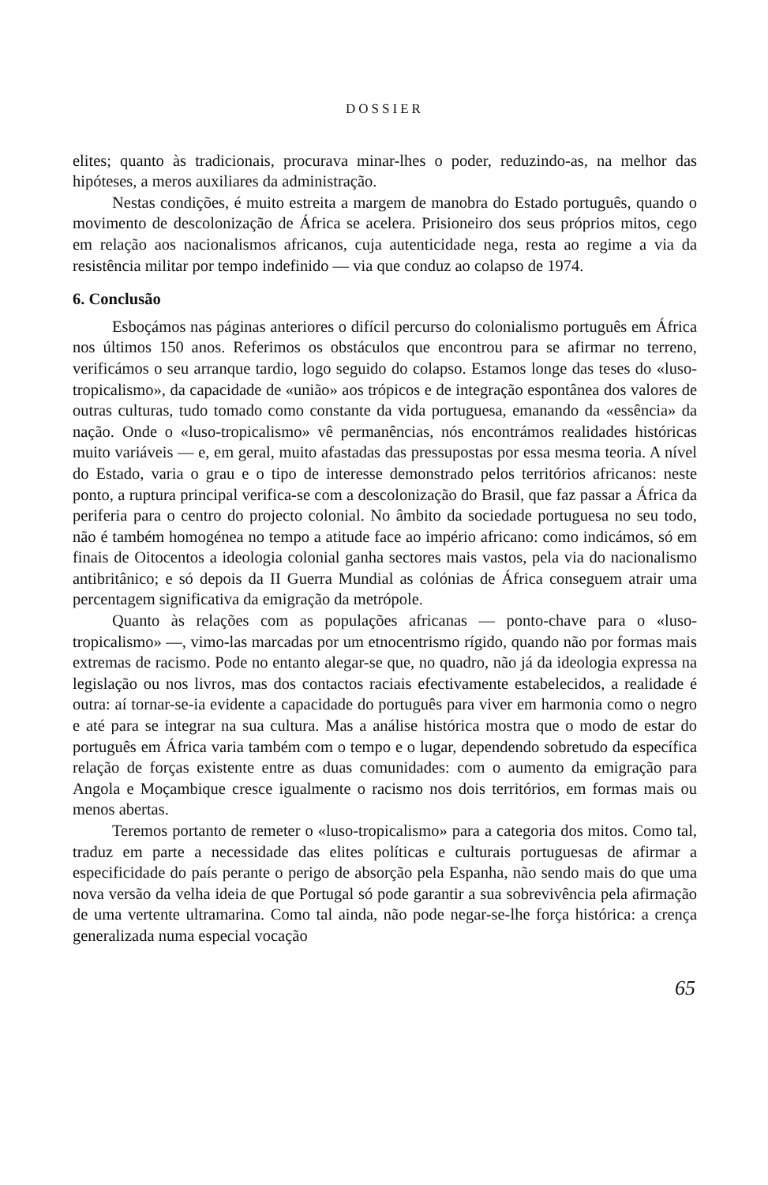DOSSIER
elites; quanto às tradicionais, procurava minar-lhes o poder, reduzindo-as, na melhor das hipóteses, a meros auxiliares da administração.
Nestas condições, é muito estreita a margem de manobra do Estado português, quando o movimento de descolonização de África se acelera. Prisioneiro dos seus próprios mitos, cego em relação aos nacionalismos africanos, cuja autenticidade nega, resta ao regime a via da resistência militar por tempo indefinido — via que conduz ao colapso de 1974.
6. Conclusão
Esboçámos nas páginas anteriores o difícil percurso do colonialismo português em África nos últimos 150 anos. Referimos os obstáculos que encontrou para se afirmar no terreno, verificámos o seu arranque tardio, logo seguido do colapso. Estamos longe das teses do «luso-tropicalismo», da capacidade de «união» aos trópicos e de integração espontânea dos valores de outras culturas, tudo tomado como constante da vida portuguesa, emanando da «essência» da nação. Onde o «luso-tropicalismo» vê permanências, nós encontrámos realidades históricas muito variáveis — e, em geral, muito afastadas das pressupostas por essa mesma teoria. A nível do Estado, varia o grau e o tipo de interesse demonstrado pelos territórios africanos: neste ponto, a ruptura principal verifica-se com a descolonização do Brasil, que faz passar a África da periferia para o centro do projecto colonial. No âmbito da sociedade portuguesa no seu todo, não é também homogénea no tempo a atitude face ao império africano: como indicámos, só em finais de Oitocentos a ideologia colonial ganha sectores mais vastos, pela via do nacionalismo antibritânico; e só depois da II Guerra Mundial as colónias de África conseguem atrair uma percentagem significativa da emigração da metrópole.
Quanto às relações com as populações africanas — ponto-chave para o «luso-tropicalismo» —, vimo-las marcadas por um etnocentrismo rígido, quando não por formas mais extremas de racismo. Pode no entanto alegar-se que, no quadro, não já da ideologia expressa na legislação ou nos livros, mas dos contactos raciais efectivamente estabelecidos, a realidade é outra: aí tornar-se-ia evidente a capacidade do português para viver em harmonia como o negro e até para se integrar na sua cultura. Mas a análise histórica mostra que o modo de estar do português em África varia também com o tempo e o lugar, dependendo sobretudo da específica relação de forças existente entre as duas comunidades: com o aumento da emigração para Angola e Moçambique cresce igualmente o racismo nos dois territórios, em formas mais ou menos abertas.
Teremos portanto de remeter o «luso-tropicalismo» para a categoria dos mitos. Como tal, traduz em parte a necessidade das elites políticas e culturais portuguesas de afirmar a especificidade do país perante o perigo de absorção pela Espanha, não sendo mais do que uma nova versão da velha ideia de que Portugal só pode garantir a sua sobrevivência pela afirmação de uma vertente ultramarina. Como tal ainda, não pode negar-se-lhe força histórica: a crença generalizada numa especial vocação
65